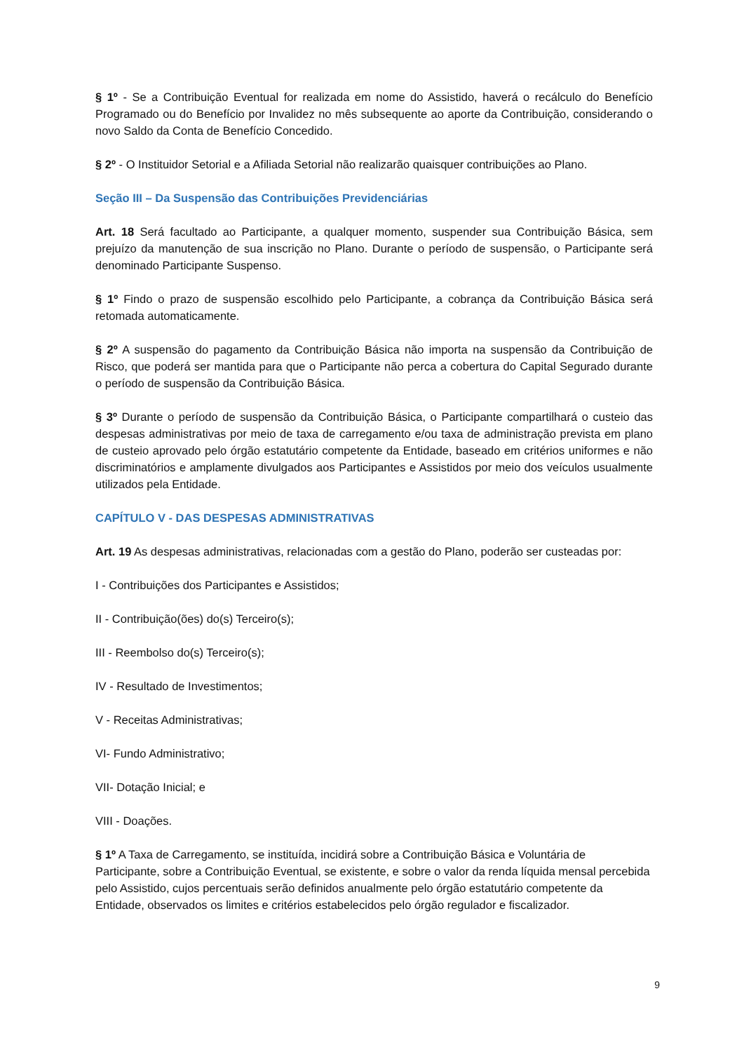§ 1º - Se a Contribuição Eventual for realizada em nome do Assistido, haverá o recálculo do Benefício Programado ou do Benefício por Invalidez no mês subsequente ao aporte da Contribuição, considerando o novo Saldo da Conta de Benefício Concedido.
§ 2º - O Instituidor Setorial e a Afiliada Setorial não realizarão quaisquer contribuições ao Plano.
Seção III – Da Suspensão das Contribuições Previdenciárias
Art. 18 Será facultado ao Participante, a qualquer momento, suspender sua Contribuição Básica, sem prejuízo da manutenção de sua inscrição no Plano. Durante o período de suspensão, o Participante será denominado Participante Suspenso.
§ 1º Findo o prazo de suspensão escolhido pelo Participante, a cobrança da Contribuição Básica será retomada automaticamente.
§ 2º A suspensão do pagamento da Contribuição Básica não importa na suspensão da Contribuição de Risco, que poderá ser mantida para que o Participante não perca a cobertura do Capital Segurado durante o período de suspensão da Contribuição Básica.
§ 3º Durante o período de suspensão da Contribuição Básica, o Participante compartilhará o custeio das despesas administrativas por meio de taxa de carregamento e/ou taxa de administração prevista em plano de custeio aprovado pelo órgão estatutário competente da Entidade, baseado em critérios uniformes e não discriminatórios e amplamente divulgados aos Participantes e Assistidos por meio dos veículos usualmente utilizados pela Entidade.
CAPÍTULO V - DAS DESPESAS ADMINISTRATIVAS
Art. 19 As despesas administrativas, relacionadas com a gestão do Plano, poderão ser custeadas por:
I - Contribuições dos Participantes e Assistidos;
II - Contribuição(ões) do(s) Terceiro(s);
III - Reembolso do(s) Terceiro(s);
IV - Resultado de Investimentos;
V - Receitas Administrativas;
VI- Fundo Administrativo;
VII- Dotação Inicial; e
VIII - Doações.
§ 1º A Taxa de Carregamento, se instituída, incidirá sobre a Contribuição Básica e Voluntária de Participante, sobre a Contribuição Eventual, se existente, e sobre o valor da renda líquida mensal percebida pelo Assistido, cujos percentuais serão definidos anualmente pelo órgão estatutário competente da Entidade, observados os limites e critérios estabelecidos pelo órgão regulador e fiscalizador.
9